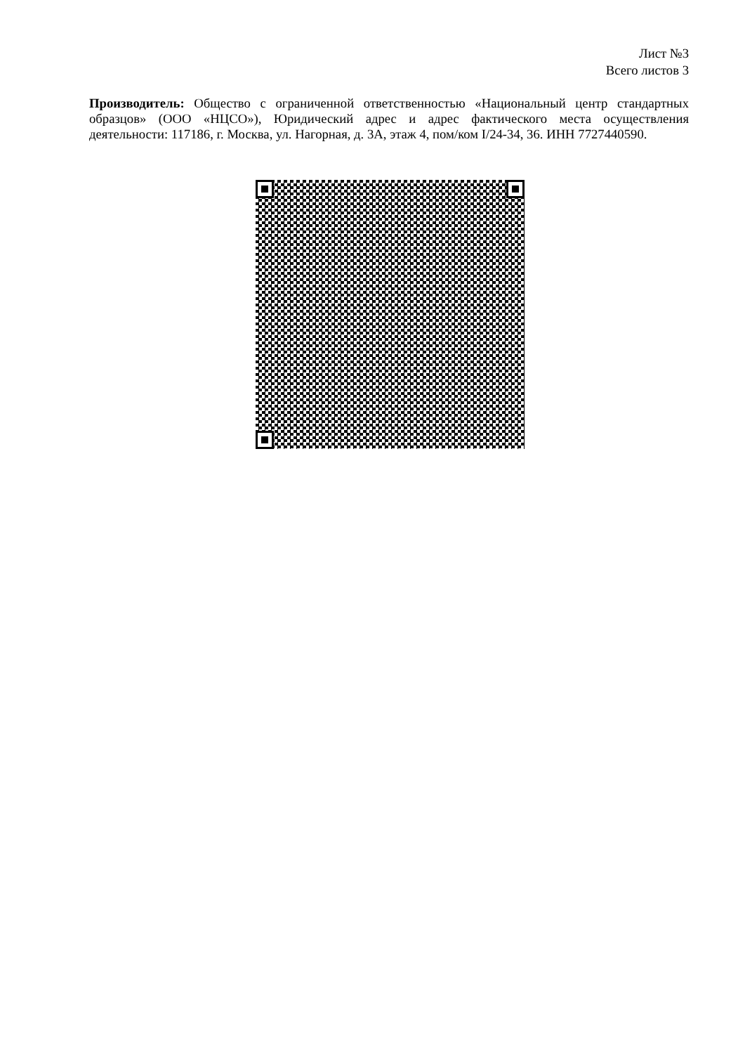Лист №3
Всего листов 3
Производитель: Общество с ограниченной ответственностью «Национальный центр стандартных образцов» (ООО «НЦСО»), Юридический адрес и адрес фактического места осуществления деятельности: 117186, г. Москва, ул. Нагорная, д. 3А, этаж 4, пом/ком I/24-34, 36. ИНН 7727440590.